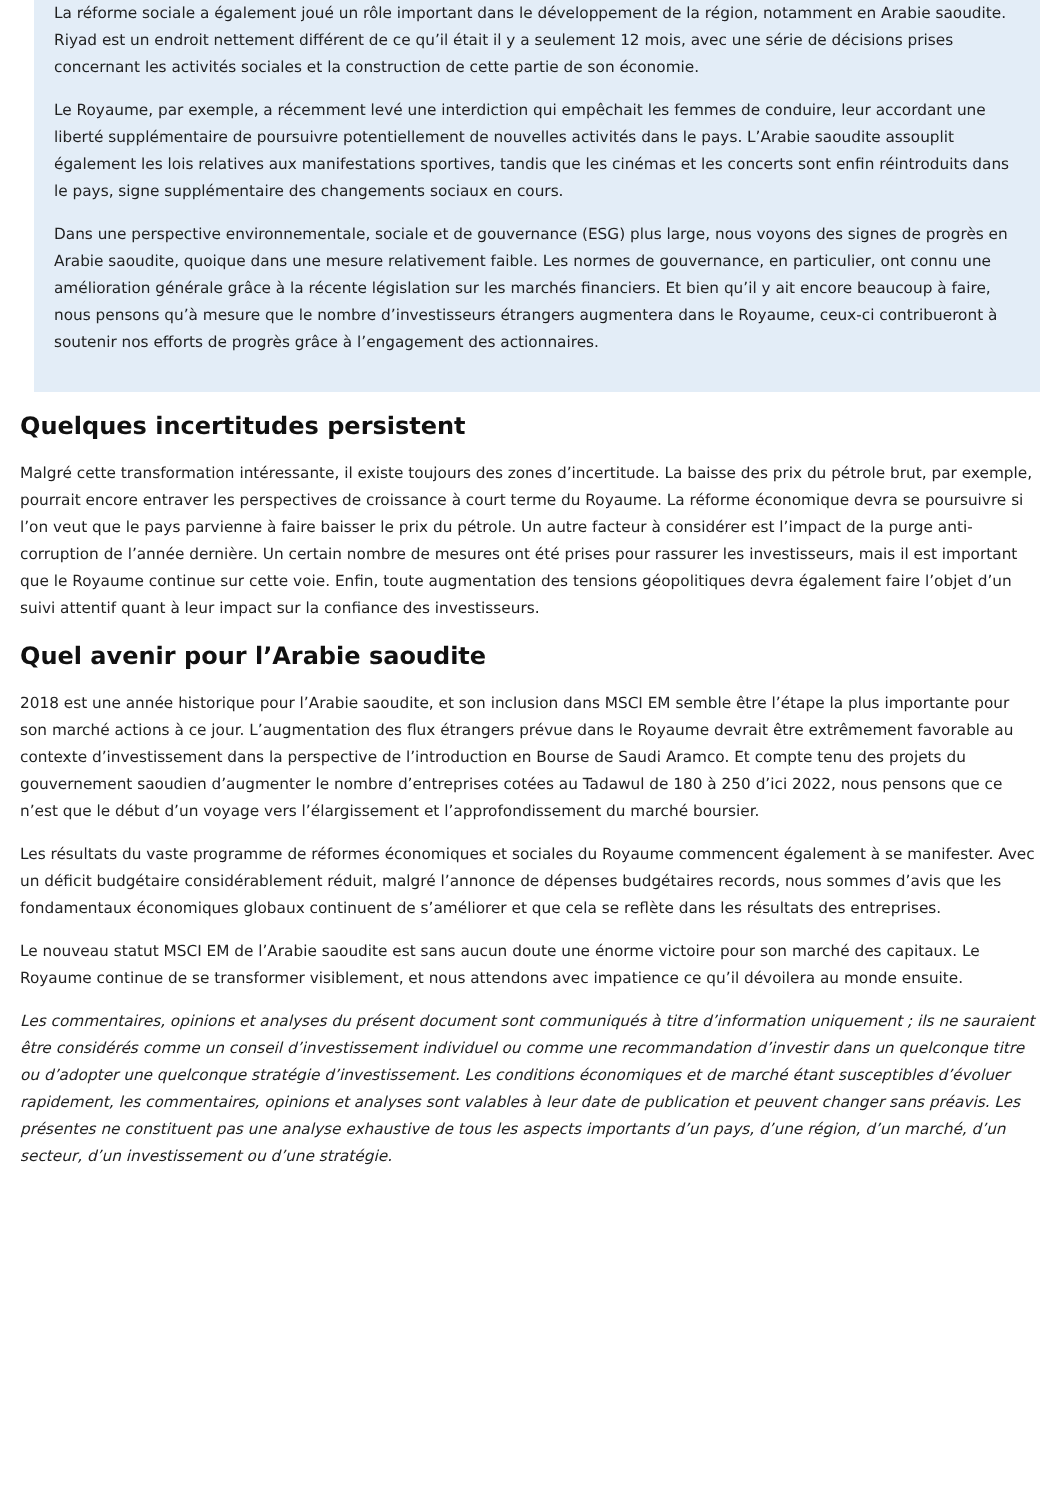La réforme sociale a également joué un rôle important dans le développement de la région, notamment en Arabie saoudite. Riyad est un endroit nettement différent de ce qu’il était il y a seulement 12 mois, avec une série de décisions prises concernant les activités sociales et la construction de cette partie de son économie.
Le Royaume, par exemple, a récemment levé une interdiction qui empêchait les femmes de conduire, leur accordant une liberté supplémentaire de poursuivre potentiellement de nouvelles activités dans le pays. L’Arabie saoudite assouplit également les lois relatives aux manifestations sportives, tandis que les cinémas et les concerts sont enfin réintroduits dans le pays, signe supplémentaire des changements sociaux en cours.
Dans une perspective environnementale, sociale et de gouvernance (ESG) plus large, nous voyons des signes de progrès en Arabie saoudite, quoique dans une mesure relativement faible. Les normes de gouvernance, en particulier, ont connu une amélioration générale grâce à la récente législation sur les marchés financiers. Et bien qu’il y ait encore beaucoup à faire, nous pensons qu’à mesure que le nombre d’investisseurs étrangers augmentera dans le Royaume, ceux-ci contribueront à soutenir nos efforts de progrès grâce à l’engagement des actionnaires.
Quelques incertitudes persistent
Malgré cette transformation intéressante, il existe toujours des zones d’incertitude. La baisse des prix du pétrole brut, par exemple, pourrait encore entraver les perspectives de croissance à court terme du Royaume. La réforme économique devra se poursuivre si l’on veut que le pays parvienne à faire baisser le prix du pétrole. Un autre facteur à considérer est l’impact de la purge anti-corruption de l’année dernière. Un certain nombre de mesures ont été prises pour rassurer les investisseurs, mais il est important que le Royaume continue sur cette voie. Enfin, toute augmentation des tensions géopolitiques devra également faire l’objet d’un suivi attentif quant à leur impact sur la confiance des investisseurs.
Quel avenir pour l’Arabie saoudite
2018 est une année historique pour l’Arabie saoudite, et son inclusion dans MSCI EM semble être l’étape la plus importante pour son marché actions à ce jour. L’augmentation des flux étrangers prévue dans le Royaume devrait être extrêmement favorable au contexte d’investissement dans la perspective de l’introduction en Bourse de Saudi Aramco. Et compte tenu des projets du gouvernement saoudien d’augmenter le nombre d’entreprises cotées au Tadawul de 180 à 250 d’ici 2022, nous pensons que ce n’est que le début d’un voyage vers l’élargissement et l’approfondissement du marché boursier.
Les résultats du vaste programme de réformes économiques et sociales du Royaume commencent également à se manifester. Avec un déficit budgétaire considérablement réduit, malgré l’annonce de dépenses budgétaires records, nous sommes d’avis que les fondamentaux économiques globaux continuent de s’améliorer et que cela se reflète dans les résultats des entreprises.
Le nouveau statut MSCI EM de l’Arabie saoudite est sans aucun doute une énorme victoire pour son marché des capitaux. Le Royaume continue de se transformer visiblement, et nous attendons avec impatience ce qu’il dévoilera au monde ensuite.
Les commentaires, opinions et analyses du présent document sont communiqués à titre d’information uniquement ; ils ne sauraient être considérés comme un conseil d’investissement individuel ou comme une recommandation d’investir dans un quelconque titre ou d’adopter une quelconque stratégie d’investissement. Les conditions économiques et de marché étant susceptibles d’évoluer rapidement, les commentaires, opinions et analyses sont valables à leur date de publication et peuvent changer sans préavis. Les présentes ne constituent pas une analyse exhaustive de tous les aspects importants d’un pays, d’une région, d’un marché, d’un secteur, d’un investissement ou d’une stratégie.